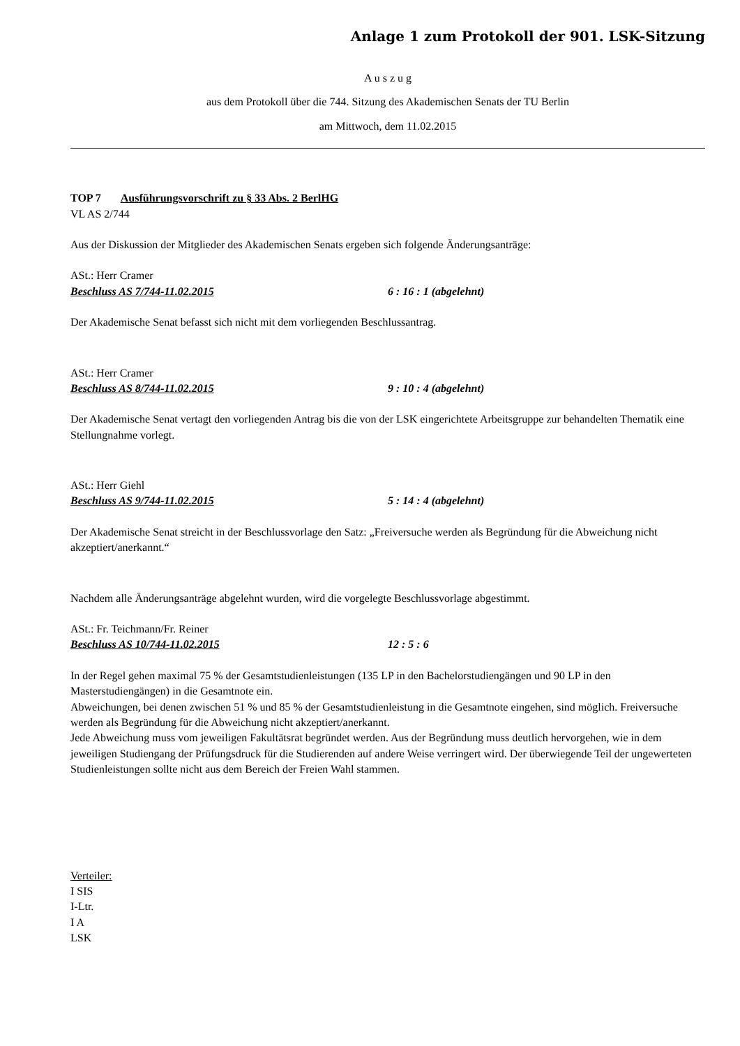Anlage 1 zum Protokoll der 901. LSK-Sitzung
A u s z u g
aus dem Protokoll über die 744. Sitzung des Akademischen Senats der TU Berlin
am Mittwoch, dem 11.02.2015
TOP 7 Ausführungsvorschrift zu § 33 Abs. 2 BerlHG
VL AS 2/744
Aus der Diskussion der Mitglieder des Akademischen Senats ergeben sich folgende Änderungsanträge:
ASt.: Herr Cramer
Beschluss AS 7/744-11.02.2015 6 : 16 : 1 (abgelehnt)
Der Akademische Senat befasst sich nicht mit dem vorliegenden Beschlussantrag.
ASt.: Herr Cramer
Beschluss AS 8/744-11.02.2015 9 : 10 : 4 (abgelehnt)
Der Akademische Senat vertagt den vorliegenden Antrag bis die von der LSK eingerichtete Arbeitsgruppe zur behandelten Thematik eine Stellungnahme vorlegt.
ASt.: Herr Giehl
Beschluss AS 9/744-11.02.2015 5 : 14 : 4 (abgelehnt)
Der Akademische Senat streicht in der Beschlussvorlage den Satz: „Freiversuche werden als Begründung für die Abweichung nicht akzeptiert/anerkannt.“
Nachdem alle Änderungsanträge abgelehnt wurden, wird die vorgelegte Beschlussvorlage abgestimmt.
ASt.: Fr. Teichmann/Fr. Reiner
Beschluss AS 10/744-11.02.2015 12 : 5 : 6
In der Regel gehen maximal 75 % der Gesamtstudienleistungen (135 LP in den Bachelorstudiengängen und 90 LP in den Masterstudiengängen) in die Gesamtnote ein.
Abweichungen, bei denen zwischen 51 % und 85 % der Gesamtstudienleistung in die Gesamtnote eingehen, sind möglich. Freiversuche werden als Begründung für die Abweichung nicht akzeptiert/anerkannt.
Jede Abweichung muss vom jeweiligen Fakultätsrat begründet werden. Aus der Begründung muss deutlich hervorgehen, wie in dem jeweiligen Studiengang der Prüfungsdruck für die Studierenden auf andere Weise verringert wird. Der überwiegende Teil der ungewerteten Studienleistungen sollte nicht aus dem Bereich der Freien Wahl stammen.
Verteiler:
I SIS
I-Ltr.
I A
LSK